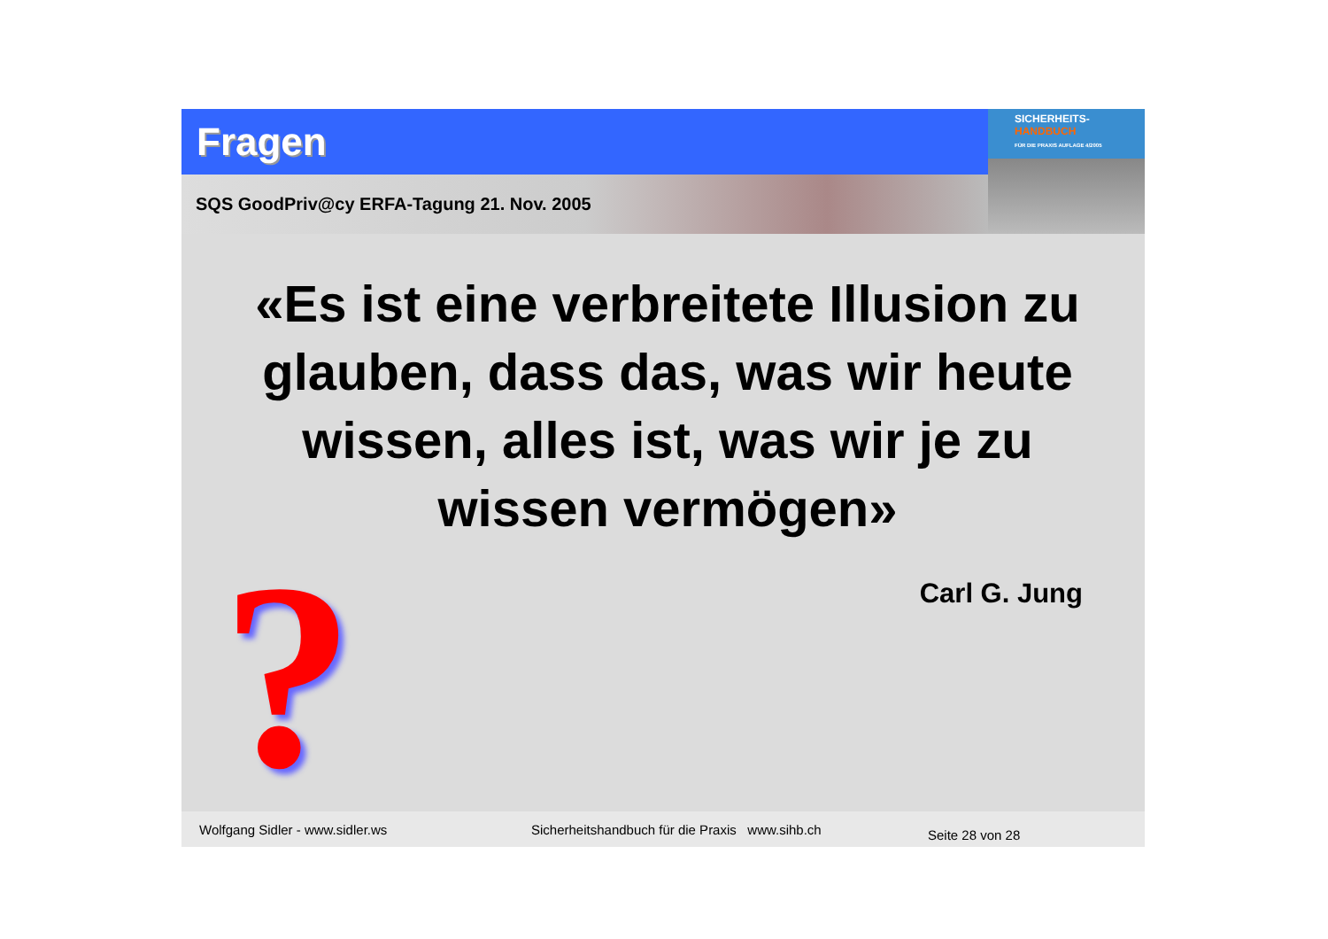Fragen
SQS GoodPriv@cy ERFA-Tagung 21. Nov. 2005
SICHERHEITS-
HANDBUCH
FÜR DIE PRAXIS AUFLAGE 4/2005
«Es ist eine verbreitete Illusion zu glauben, dass das, was wir heute wissen, alles ist, was wir je zu wissen vermögen»
Carl G. Jung
?
Wolfgang Sidler - www.sidler.ws Sicherheitshandbuch für die Praxis www.sihb.ch Seite 28 von 28